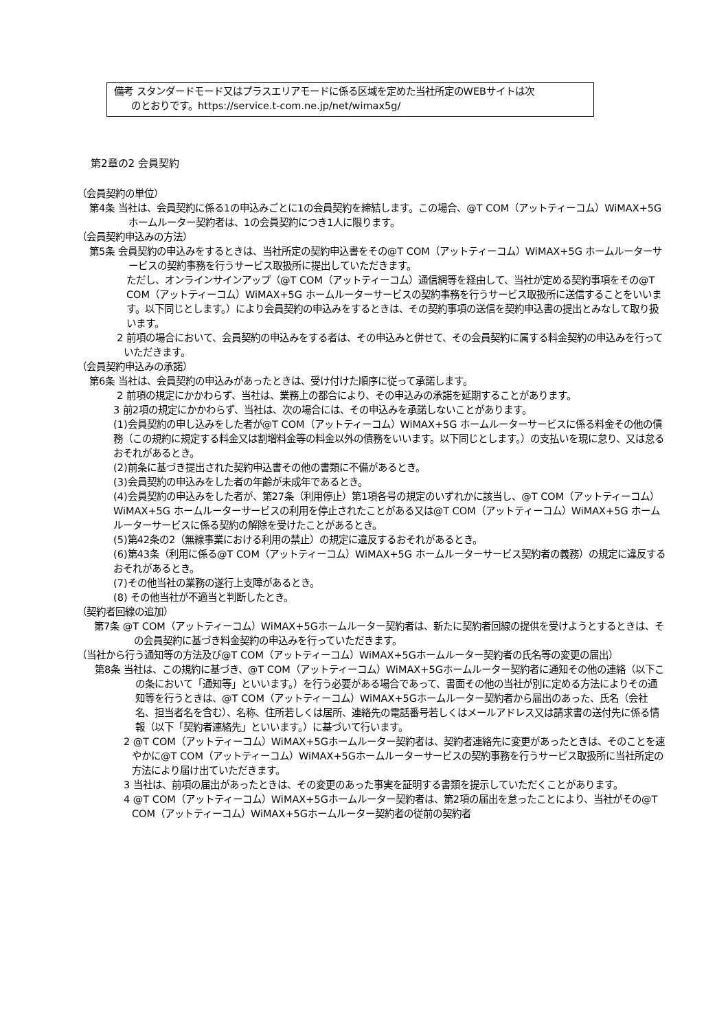備考 スタンダードモード又はプラスエリアモードに係る区域を定めた当社所定のWEBサイトは次
のとおりです。https://service.t-com.ne.jp/net/wimax5g/
第2章の2 会員契約
（会員契約の単位）
第4条 当社は、会員契約に係る1の申込みごとに1の会員契約を締結します。この場合、@T COM（アットティーコム）WiMAX+5G ホームルーター契約者は、1の会員契約につき1人に限ります。
（会員契約申込みの方法）
第5条 会員契約の申込みをするときは、当社所定の契約申込書をその@T COM（アットティーコム）WiMAX+5G ホームルーターサービスの契約事務を行うサービス取扱所に提出していただきます。
ただし、オンラインサインアップ（@T COM（アットティーコム）通信網等を経由して、当社が定める契約事項をその@T COM（アットティーコム）WiMAX+5G ホームルーターサービスの契約事務を行うサービス取扱所に送信することをいいます。以下同じとします。）により会員契約の申込みをするときは、その契約事項の送信を契約申込書の提出とみなして取り扱います。
2 前項の場合において、会員契約の申込みをする者は、その申込みと併せて、その会員契約に属する料金契約の申込みを行っていただきます。
（会員契約申込みの承諾）
第6条 当社は、会員契約の申込みがあったときは、受け付けた順序に従って承諾します。
2 前項の規定にかかわらず、当社は、業務上の都合により、その申込みの承諾を延期することがあります。
3 前2項の規定にかかわらず、当社は、次の場合には、その申込みを承諾しないことがあります。
(1)会員契約の申し込みをした者が@T COM（アットティーコム）WiMAX+5G ホームルーターサービスに係る料金その他の債務（この規約に規定する料金又は割増料金等の料金以外の債務をいいます。以下同じとします。）の支払いを現に怠り、又は怠るおそれがあるとき。
(2)前条に基づき提出された契約申込書その他の書類に不備があるとき。
(3)会員契約の申込みをした者の年齢が未成年であるとき。
(4)会員契約の申込みをした者が、第27条（利用停止）第1項各号の規定のいずれかに該当し、@T COM（アットティーコム）WiMAX+5G ホームルーターサービスの利用を停止されたことがある又は@T COM（アットティーコム）WiMAX+5G ホームルーターサービスに係る契約の解除を受けたことがあるとき。
(5)第42条の2（無線事業における利用の禁止）の規定に違反するおそれがあるとき。
(6)第43条（利用に係る@T COM（アットティーコム）WiMAX+5G ホームルーターサービス契約者の義務）の規定に違反するおそれがあるとき。
(7)その他当社の業務の遂行上支障があるとき。
(8) その他当社が不適当と判断したとき。
（契約者回線の追加）
第7条 @T COM（アットティーコム）WiMAX+5Gホームルーター契約者は、新たに契約者回線の提供を受けようとするときは、その会員契約に基づき料金契約の申込みを行っていただきます。
（当社から行う通知等の方法及び@T COM（アットティーコム）WiMAX+5Gホームルーター契約者の氏名等の変更の届出）
第8条 当社は、この規約に基づき、@T COM（アットティーコム）WiMAX+5Gホームルーター契約者に通知その他の連絡（以下この条において「通知等」といいます。）を行う必要がある場合であって、書面その他の当社が別に定める方法によりその通知等を行うときは、@T COM（アットティーコム）WiMAX+5Gホームルーター契約者から届出のあった、氏名（会社名、担当者名を含む）、名称、住所若しくは居所、連絡先の電話番号若しくはメールアドレス又は請求書の送付先に係る情報（以下「契約者連絡先」といいます。）に基づいて行います。
2 @T COM（アットティーコム）WiMAX+5Gホームルーター契約者は、契約者連絡先に変更があったときは、そのことを速やかに@T COM（アットティーコム）WiMAX+5Gホームルーターサービスの契約事務を行うサービス取扱所に当社所定の方法により届け出ていただきます。
3 当社は、前項の届出があったときは、その変更のあった事実を証明する書類を提示していただくことがあります。
4 @T COM（アットティーコム）WiMAX+5Gホームルーター契約者は、第2項の届出を怠ったことにより、当社がその@T COM（アットティーコム）WiMAX+5Gホームルーター契約者の従前の契約者